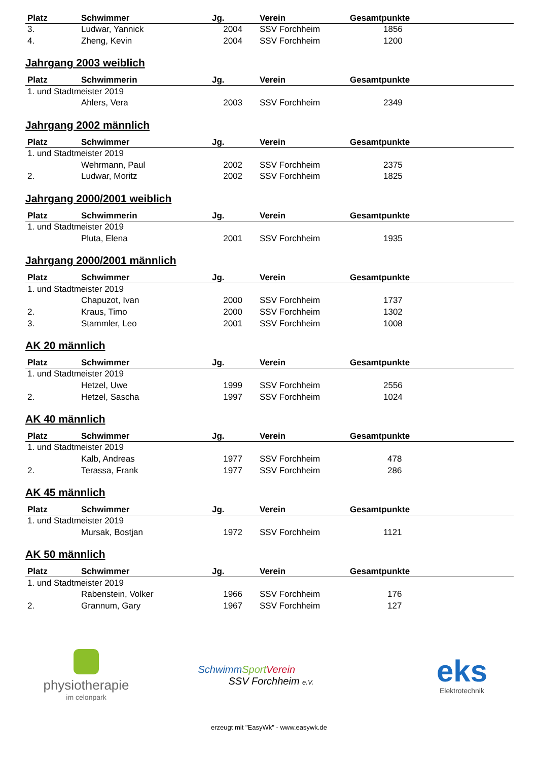| Platz | Schwimmer | Jg. | Verein | Gesamtpunkte |
| --- | --- | --- | --- | --- |
| 3. | Ludwar, Yannick | 2004 | SSV Forchheim | 1856 |
| 4. | Zheng, Kevin | 2004 | SSV Forchheim | 1200 |
Jahrgang 2003 weiblich
| Platz | Schwimmerin | Jg. | Verein | Gesamtpunkte |
| --- | --- | --- | --- | --- |
| 1. und Stadtmeister 2019 | | | | |
| | Ahlers, Vera | 2003 | SSV Forchheim | 2349 |
Jahrgang 2002 männlich
| Platz | Schwimmer | Jg. | Verein | Gesamtpunkte |
| --- | --- | --- | --- | --- |
| 1. und Stadtmeister 2019 | | | | |
| | Wehrmann, Paul | 2002 | SSV Forchheim | 2375 |
| 2. | Ludwar, Moritz | 2002 | SSV Forchheim | 1825 |
Jahrgang 2000/2001 weiblich
| Platz | Schwimmerin | Jg. | Verein | Gesamtpunkte |
| --- | --- | --- | --- | --- |
| 1. und Stadtmeister 2019 | | | | |
| | Pluta, Elena | 2001 | SSV Forchheim | 1935 |
Jahrgang 2000/2001 männlich
| Platz | Schwimmer | Jg. | Verein | Gesamtpunkte |
| --- | --- | --- | --- | --- |
| 1. und Stadtmeister 2019 | | | | |
| | Chapuzot, Ivan | 2000 | SSV Forchheim | 1737 |
| 2. | Kraus, Timo | 2000 | SSV Forchheim | 1302 |
| 3. | Stammler, Leo | 2001 | SSV Forchheim | 1008 |
AK 20 männlich
| Platz | Schwimmer | Jg. | Verein | Gesamtpunkte |
| --- | --- | --- | --- | --- |
| 1. und Stadtmeister 2019 | | | | |
| | Hetzel, Uwe | 1999 | SSV Forchheim | 2556 |
| 2. | Hetzel, Sascha | 1997 | SSV Forchheim | 1024 |
AK 40 männlich
| Platz | Schwimmer | Jg. | Verein | Gesamtpunkte |
| --- | --- | --- | --- | --- |
| 1. und Stadtmeister 2019 | | | | |
| | Kalb, Andreas | 1977 | SSV Forchheim | 478 |
| 2. | Terassa, Frank | 1977 | SSV Forchheim | 286 |
AK 45 männlich
| Platz | Schwimmer | Jg. | Verein | Gesamtpunkte |
| --- | --- | --- | --- | --- |
| 1. und Stadtmeister 2019 | | | | |
| | Mursak, Bostjan | 1972 | SSV Forchheim | 1121 |
AK 50 männlich
| Platz | Schwimmer | Jg. | Verein | Gesamtpunkte |
| --- | --- | --- | --- | --- |
| 1. und Stadtmeister 2019 | | | | |
| | Rabenstein, Volker | 1966 | SSV Forchheim | 176 |
| 2. | Grannum, Gary | 1967 | SSV Forchheim | 127 |
physiotherapie
im celonpark
SchwimmSport Verein
SSV Forchheim e.V.
eks
Elektrotechnik
erzeugt mit "EasyWk" - www.easywk.de